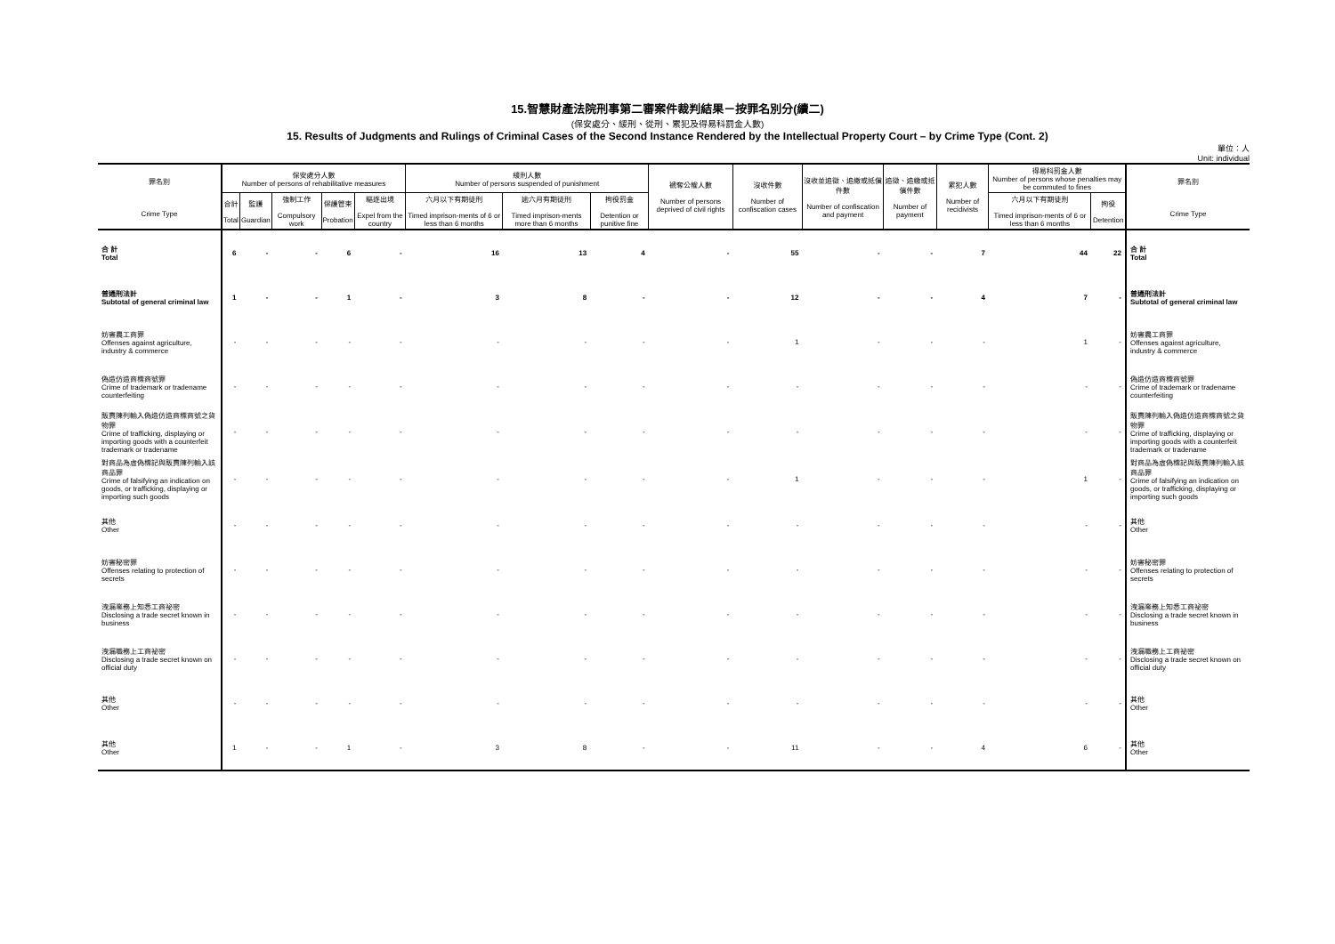15.智慧財產法院刑事第二審案件裁判結果－按罪名別分(續二)
(保安處分、緩刑、從刑、累犯及得易科罰金人數)
15. Results of Judgments and Rulings of Criminal Cases of the Second Instance Rendered by the Intellectual Property Court – by Crime Type (Cont. 2)
單位：人
Unit: individual
| 罪名別 Crime Type | 保安處分人數 Number of persons of rehabilitative measures | | | | | 緩刑人數 Number of persons suspended of punishment | | | 褫奪公權人數 Number of persons deprived of civil rights | 沒收件數 Number of confiscation cases | 沒收並追徵、追繳或抵償件數 Number of confiscation and payment | 追徵、追繳或抵償件數 Number of payment | 累犯人數 Number of recidivists | 得易科罰金人數 Number of persons whose penalties may be commuted to fines | | 罪名別 Crime Type |
| --- | --- | --- | --- | --- | --- | --- | --- | --- | --- | --- | --- | --- | --- | --- | --- | --- |
| | 合計 Total | 監護 Guardian | 強制工作 Compulsory work | 保護管束 Probation | 驅逐出境 Expel from the country | 六月以下有期徒刑 Timed imprison-ments of 6 or less than 6 months | 逾六月有期徒刑 Timed imprison-ments more than 6 months | 拘役罰金 Detention or punitive fine | | | | | | 六月以下有期徒刑 Timed imprison-ments of 6 or less than 6 months | 拘役 Detention | |
| 合 計 Total | 6 | - | - | 6 | - | 16 | 13 | 4 | - | 55 | - | - | 7 | 44 | 22 | 合 計 Total |
| 普通刑法計 Subtotal of general criminal law | 1 | - | - | 1 | - | 3 | 8 | - | - | 12 | - | - | 4 | 7 | - | 普通刑法計 Subtotal of general criminal law |
| 妨害農工商罪 Offenses against agriculture, industry & commerce | - | - | - | - | - | - | - | - | - | 1 | - | - | - | 1 | - | 妨害農工商罪 Offenses against agriculture, industry & commerce |
| 偽造仿造商標商號罪 Crime of trademark or tradename counterfeiting | - | - | - | - | - | - | - | - | - | - | - | - | - | - | - | 偽造仿造商標商號罪 Crime of trademark or tradename counterfeiting |
| 販賣陳列輸入偽造仿造商標商號之貨物罪 Crime of trafficking, displaying or importing goods with a counterfeit trademark or tradename | - | - | - | - | - | - | - | - | - | - | - | - | - | - | - | 販賣陳列輸入偽造仿造商標商號之貨物罪 Crime of trafficking, displaying or importing goods with a counterfeit trademark or tradename |
| 對商品為虛偽標記與販賣陳列輸入該商品罪 Crime of falsifying an indication on goods, or trafficking, displaying or importing such goods | - | - | - | - | - | - | - | - | - | 1 | - | - | - | 1 | - | 對商品為虛偽標記與販賣陳列輸入該商品罪 Crime of falsifying an indication on goods, or trafficking, displaying or importing such goods |
| 其他 Other | - | - | - | - | - | - | - | - | - | - | - | - | - | - | - | 其他 Other |
| 妨害秘密罪 Offenses relating to protection of secrets | - | - | - | - | - | - | - | - | - | - | - | - | - | - | - | 妨害秘密罪 Offenses relating to protection of secrets |
| 洩漏業務上知悉工商祕密 Disclosing a trade secret known in business | - | - | - | - | - | - | - | - | - | - | - | - | - | - | - | 洩漏業務上知悉工商祕密 Disclosing a trade secret known in business |
| 洩漏職務上工商祕密 Disclosing a trade secret known on official duty | - | - | - | - | - | - | - | - | - | - | - | - | - | - | - | 洩漏職務上工商祕密 Disclosing a trade secret known on official duty |
| 其他 Other | - | - | - | - | - | - | - | - | - | - | - | - | - | - | - | 其他 Other |
| 其他 Other | 1 | - | - | 1 | - | 3 | 8 | - | - | 11 | - | - | 4 | 6 | - | 其他 Other |